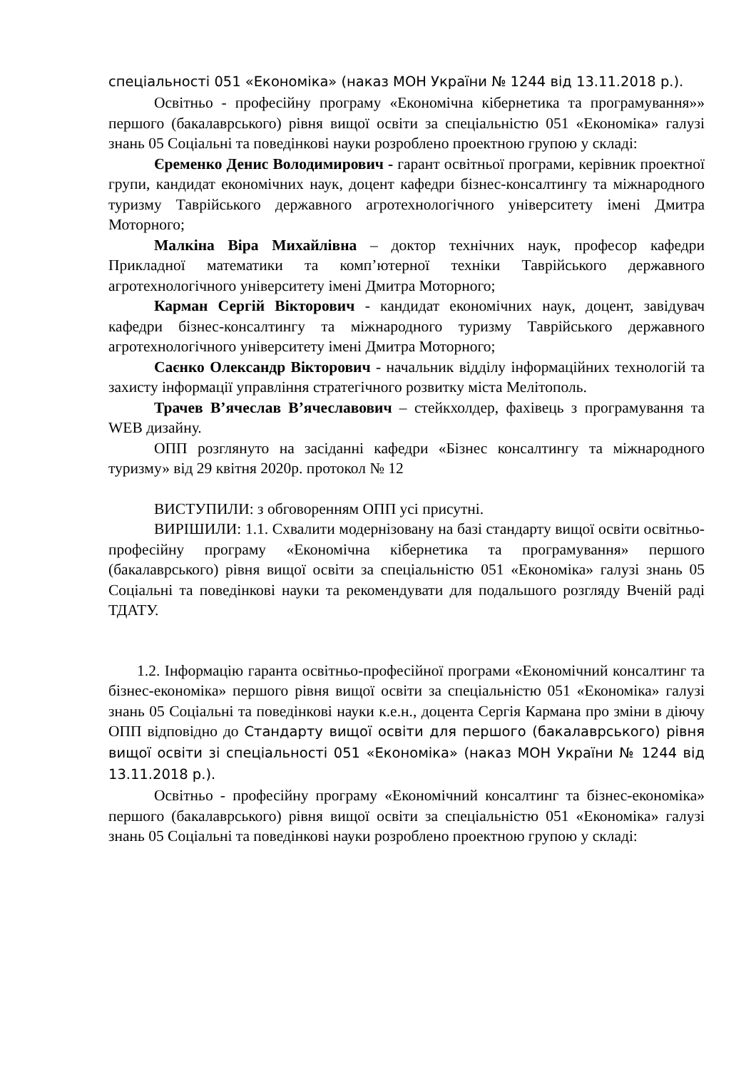спеціальності 051 «Економіка» (наказ МОН України № 1244 від 13.11.2018 р.).
Освітньо - професійну програму «Економічна кібернетика та програмування»» першого (бакалаврського) рівня вищої освіти за спеціальністю 051 «Економіка» галузі знань 05 Соціальні та поведінкові науки розроблено проектною групою у складі:
Єременко Денис Володимирович - гарант освітньої програми, керівник проектної групи, кандидат економічних наук, доцент кафедри бізнес-консалтингу та міжнародного туризму Таврійського державного агротехнологічного університету імені Дмитра Моторного;
Малкіна Віра Михайлівна – доктор технічних наук, професор кафедри Прикладної математики та комп’ютерної техніки Таврійського державного агротехнологічного університету імені Дмитра Моторного;
Карман Сергій Вікторович - кандидат економічних наук, доцент, завідувач кафедри бізнес-консалтингу та міжнародного туризму Таврійського державного агротехнологічного університету імені Дмитра Моторного;
Саєнко Олександр Вікторович - начальник відділу інформаційних технологій та захисту інформації управління стратегічного розвитку міста Мелітополь.
Трачев В’ячеслав В’ячеславович – стейкхолдер, фахівець з програмування та WEB дизайну.
ОПП розглянуто на засіданні кафедри «Бізнес консалтингу та міжнародного туризму» від 29 квітня 2020р. протокол № 12
ВИСТУПИЛИ: з обговоренням ОПП усі присутні.
ВИРІШИЛИ: 1.1. Схвалити модернізовану на базі стандарту вищої освіти освітньо-професійну програму «Економічна кібернетика та програмування» першого (бакалаврського) рівня вищої освіти за спеціальністю 051 «Економіка» галузі знань 05 Соціальні та поведінкові науки та рекомендувати для подальшого розгляду Вченій раді ТДАТУ.
1.2. Інформацію гаранта освітньо-професійної програми «Економічний консалтинг та бізнес-економіка» першого рівня вищої освіти за спеціальністю 051 «Економіка» галузі знань 05 Соціальні та поведінкові науки к.е.н., доцента Сергія Кармана про зміни в діючу ОПП відповідно до Стандарту вищої освіти для першого (бакалаврського) рівня вищої освіти зі спеціальності 051 «Економіка» (наказ МОН України № 1244 від 13.11.2018 р.).
Освітньо - професійну програму «Економічний консалтинг та бізнес-економіка» першого (бакалаврського) рівня вищої освіти за спеціальністю 051 «Економіка» галузі знань 05 Соціальні та поведінкові науки розроблено проектною групою у складі: